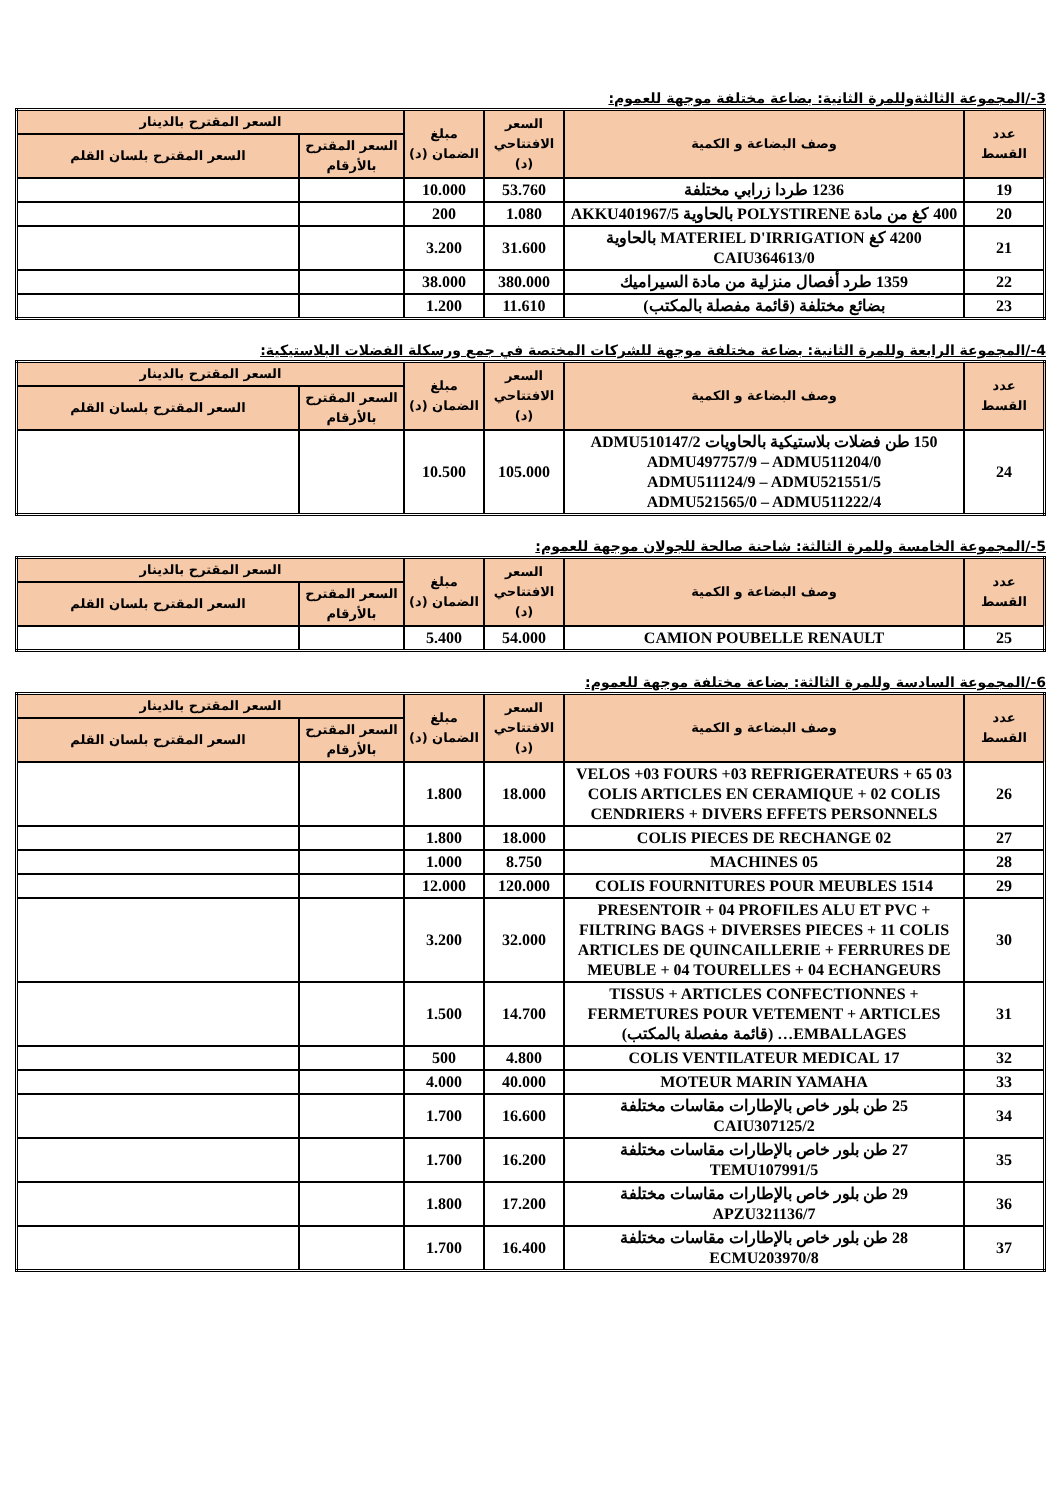3-/المجموعة الثالثةوللمرة الثانية: بضاعة مختلفة موجهة للعموم:
| عدد القسط | وصف البضاعة و الكمية | السعر الافتتاحي (د) | مبلغ الضمان (د) | السعر المقترح بالدينار | |
| --- | --- | --- | --- | --- | --- |
| | | | | السعر المقترح بالأرقام | السعر المقترح بلسان القلم |
| 19 | 1236 طردا زرابي مختلفة | 53.760 | 10.000 | | |
| 20 | 400 كغ من مادة POLYSTIRENE بالحاوية AKKU401967/5 | 1.080 | 200 | | |
| 21 | 4200 كغ MATERIEL D'IRRIGATION بالحاوية CAIU364613/0 | 31.600 | 3.200 | | |
| 22 | 1359 طرد أفصال منزلية من مادة السيراميك | 380.000 | 38.000 | | |
| 23 | بضائع مختلفة (قائمة مفصلة بالمكتب) | 11.610 | 1.200 | | |
4-/المجموعة الرابعة وللمرة الثانية: بضاعة مختلفة موجهة للشركات المختصة في جمع ورسكلة الفضلات البلاستيكية:
| عدد القسط | وصف البضاعة و الكمية | السعر الافتتاحي (د) | مبلغ الضمان (د) | السعر المقترح بالدينار | |
| --- | --- | --- | --- | --- | --- |
| | | | | السعر المقترح بالأرقام | السعر المقترح بلسان القلم |
| 24 | 150 طن فضلات بلاستيكية بالحاويات ADMU510147/2 ADMU497757/9 – ADMU511204/0 ADMU511124/9 – ADMU521551/5 ADMU521565/0 – ADMU511222/4 | 105.000 | 10.500 | | |
5-/المجموعة الخامسة وللمرة الثالثة: شاحنة صالحة للجولان موجهة للعموم:
| عدد القسط | وصف البضاعة و الكمية | السعر الافتتاحي (د) | مبلغ الضمان (د) | السعر المقترح بالدينار | |
| --- | --- | --- | --- | --- | --- |
| | | | | السعر المقترح بالأرقام | السعر المقترح بلسان القلم |
| 25 | CAMION POUBELLE RENAULT | 54.000 | 5.400 | | |
6-/المجموعة السادسة وللمرة الثالثة: بضاعة مختلفة موجهة للعموم:
| عدد القسط | وصف البضاعة و الكمية | السعر الافتتاحي (د) | مبلغ الضمان (د) | السعر المقترح بالدينار | |
| --- | --- | --- | --- | --- | --- |
| | | | | السعر المقترح بالأرقام | السعر المقترح بلسان القلم |
| 26 | 03 VELOS +03 FOURS +03 REFRIGERATEURS + 65 COLIS ARTICLES EN CERAMIQUE + 02 COLIS CENDRIERS + DIVERS EFFETS PERSONNELS | 18.000 | 1.800 | | |
| 27 | 02 COLIS PIECES DE RECHANGE | 18.000 | 1.800 | | |
| 28 | 05 MACHINES | 8.750 | 1.000 | | |
| 29 | 1514 COLIS FOURNITURES POUR MEUBLES | 120.000 | 12.000 | | |
| 30 | PRESENTOIR + 04 PROFILES ALU ET PVC + FILTRING BAGS + DIVERSES PIECES + 11 COLIS ARTICLES DE QUINCAILLERIE + FERRURES DE MEUBLE + 04 TOURELLES + 04 ECHANGEURS | 32.000 | 3.200 | | |
| 31 | TISSUS + ARTICLES CONFECTIONNES + FERMETURES POUR VETEMENT + ARTICLES EMBALLAGES… (قائمة مفصلة بالمكتب) | 14.700 | 1.500 | | |
| 32 | 17 COLIS VENTILATEUR MEDICAL | 4.800 | 500 | | |
| 33 | MOTEUR MARIN YAMAHA | 40.000 | 4.000 | | |
| 34 | 25 طن بلور خاص بالإطارات مقاسات مختلفة CAIU307125/2 | 16.600 | 1.700 | | |
| 35 | 27 طن بلور خاص بالإطارات مقاسات مختلفة TEMU107991/5 | 16.200 | 1.700 | | |
| 36 | 29 طن بلور خاص بالإطارات مقاسات مختلفة APZU321136/7 | 17.200 | 1.800 | | |
| 37 | 28 طن بلور خاص بالإطارات مقاسات مختلفة ECMU203970/8 | 16.400 | 1.700 | | |